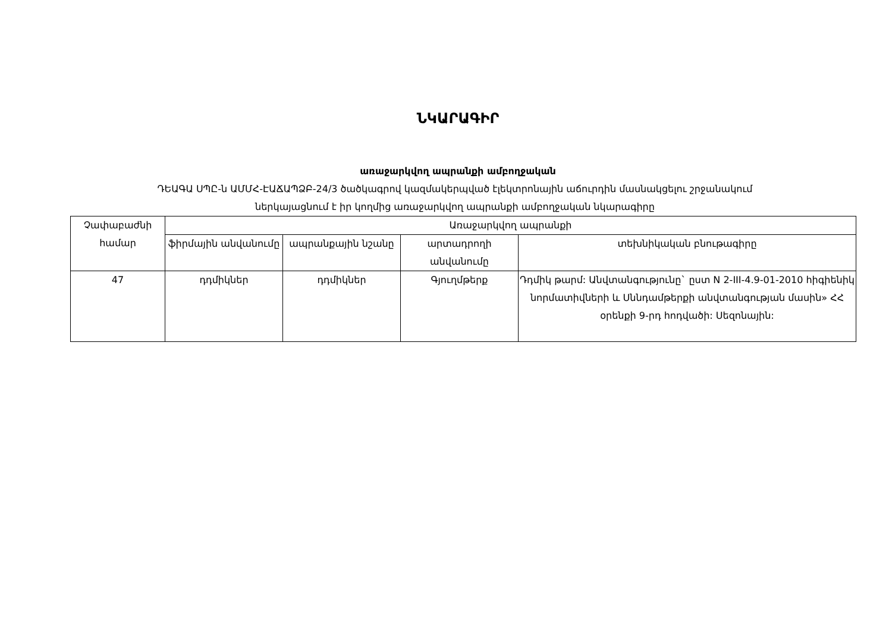ՆԿԱՐԱԳԻՐ
առաջարկվող ապրանքի ամբողջական
ԴԵԱԳԱ ՍՊԸ-ն ԱՄՄՀ-ԷԱՃԱՊՁԲ-24/3 ծածկագրով կազմակերպված էլեկտրոնային աճուրդին մասնակցելու շրջանակում
ներկայացնում է իր կողմից առաջարկվող ապրանքի ամբողջական նկարագիրը
| Չափաբաժնի համար | Առաջարկվող ապրանքի | | | |
| --- | --- | --- | --- | --- |
| | ֆիրմային անվանումը | ապրանքային նշանը | արտադրողի անվանումը | տեխնիկական բնութագիրը |
| 47 | դդմիկներ | դդմիկներ | Գյուղմթերք | Դդմիկ թարմ: Անվտանգությունը` ըստ N 2-III-4.9-01-2010 հիգիենիկ նորմատիվների և Սննդամթերքի անվտանգության մասին» ՀՀ օրենքի 9-րդ հոդվածի: Սեզոնային: |